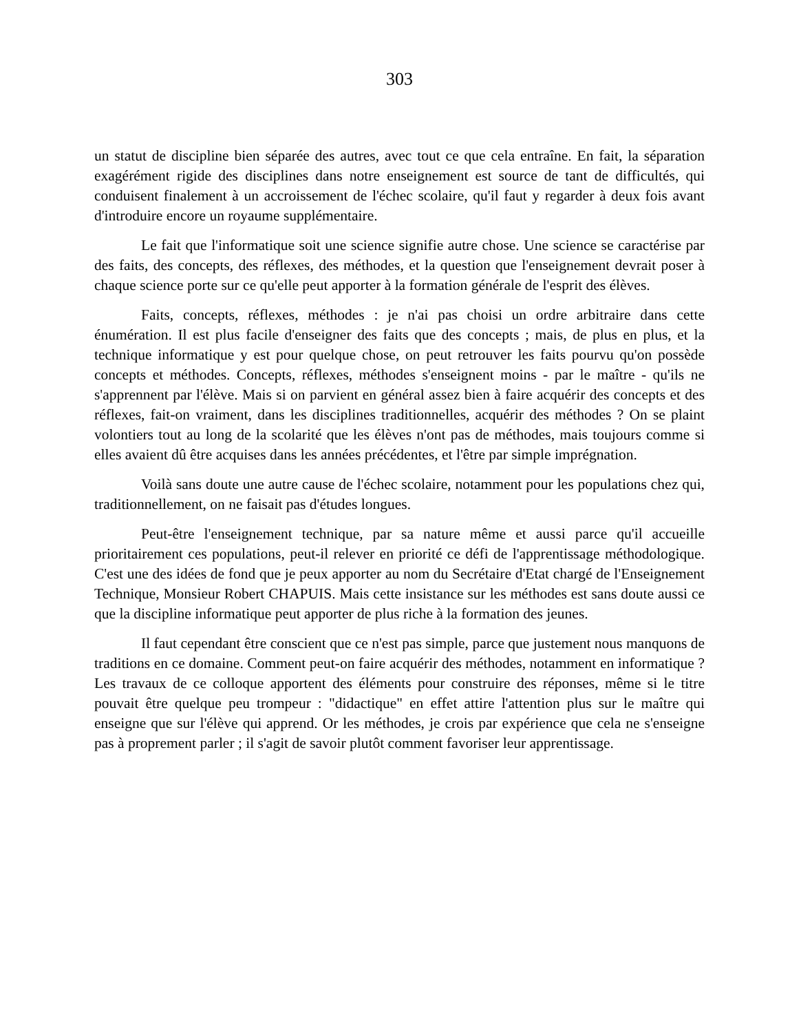303
un statut de discipline bien séparée des autres, avec tout ce que cela entraîne. En fait, la séparation exagérément rigide des disciplines dans notre enseignement est source de tant de difficultés, qui conduisent finalement à un accroissement de l'échec scolaire, qu'il faut y regarder à deux fois avant d'introduire encore un royaume supplémentaire.
Le fait que l'informatique soit une science signifie autre chose. Une science se caractérise par des faits, des concepts, des réflexes, des méthodes, et la question que l'enseignement devrait poser à chaque science porte sur ce qu'elle peut apporter à la formation générale de l'esprit des élèves.
Faits, concepts, réflexes, méthodes : je n'ai pas choisi un ordre arbitraire dans cette énumération. Il est plus facile d'enseigner des faits que des concepts ; mais, de plus en plus, et la technique informatique y est pour quelque chose, on peut retrouver les faits pourvu qu'on possède concepts et méthodes. Concepts, réflexes, méthodes s'enseignent moins - par le maître - qu'ils ne s'apprennent par l'élève. Mais si on parvient en général assez bien à faire acquérir des concepts et des réflexes, fait-on vraiment, dans les disciplines traditionnelles, acquérir des méthodes ? On se plaint volontiers tout au long de la scolarité que les élèves n'ont pas de méthodes, mais toujours comme si elles avaient dû être acquises dans les années précédentes, et l'être par simple imprégnation.
Voilà sans doute une autre cause de l'échec scolaire, notamment pour les populations chez qui, traditionnellement, on ne faisait pas d'études longues.
Peut-être l'enseignement technique, par sa nature même et aussi parce qu'il accueille prioritairement ces populations, peut-il relever en priorité ce défi de l'apprentissage méthodologique. C'est une des idées de fond que je peux apporter au nom du Secrétaire d'Etat chargé de l'Enseignement Technique, Monsieur Robert CHAPUIS. Mais cette insistance sur les méthodes est sans doute aussi ce que la discipline informatique peut apporter de plus riche à la formation des jeunes.
Il faut cependant être conscient que ce n'est pas simple, parce que justement nous manquons de traditions en ce domaine. Comment peut-on faire acquérir des méthodes, notamment en informatique ? Les travaux de ce colloque apportent des éléments pour construire des réponses, même si le titre pouvait être quelque peu trompeur : "didactique" en effet attire l'attention plus sur le maître qui enseigne que sur l'élève qui apprend. Or les méthodes, je crois par expérience que cela ne s'enseigne pas à proprement parler ; il s'agit de savoir plutôt comment favoriser leur apprentissage.